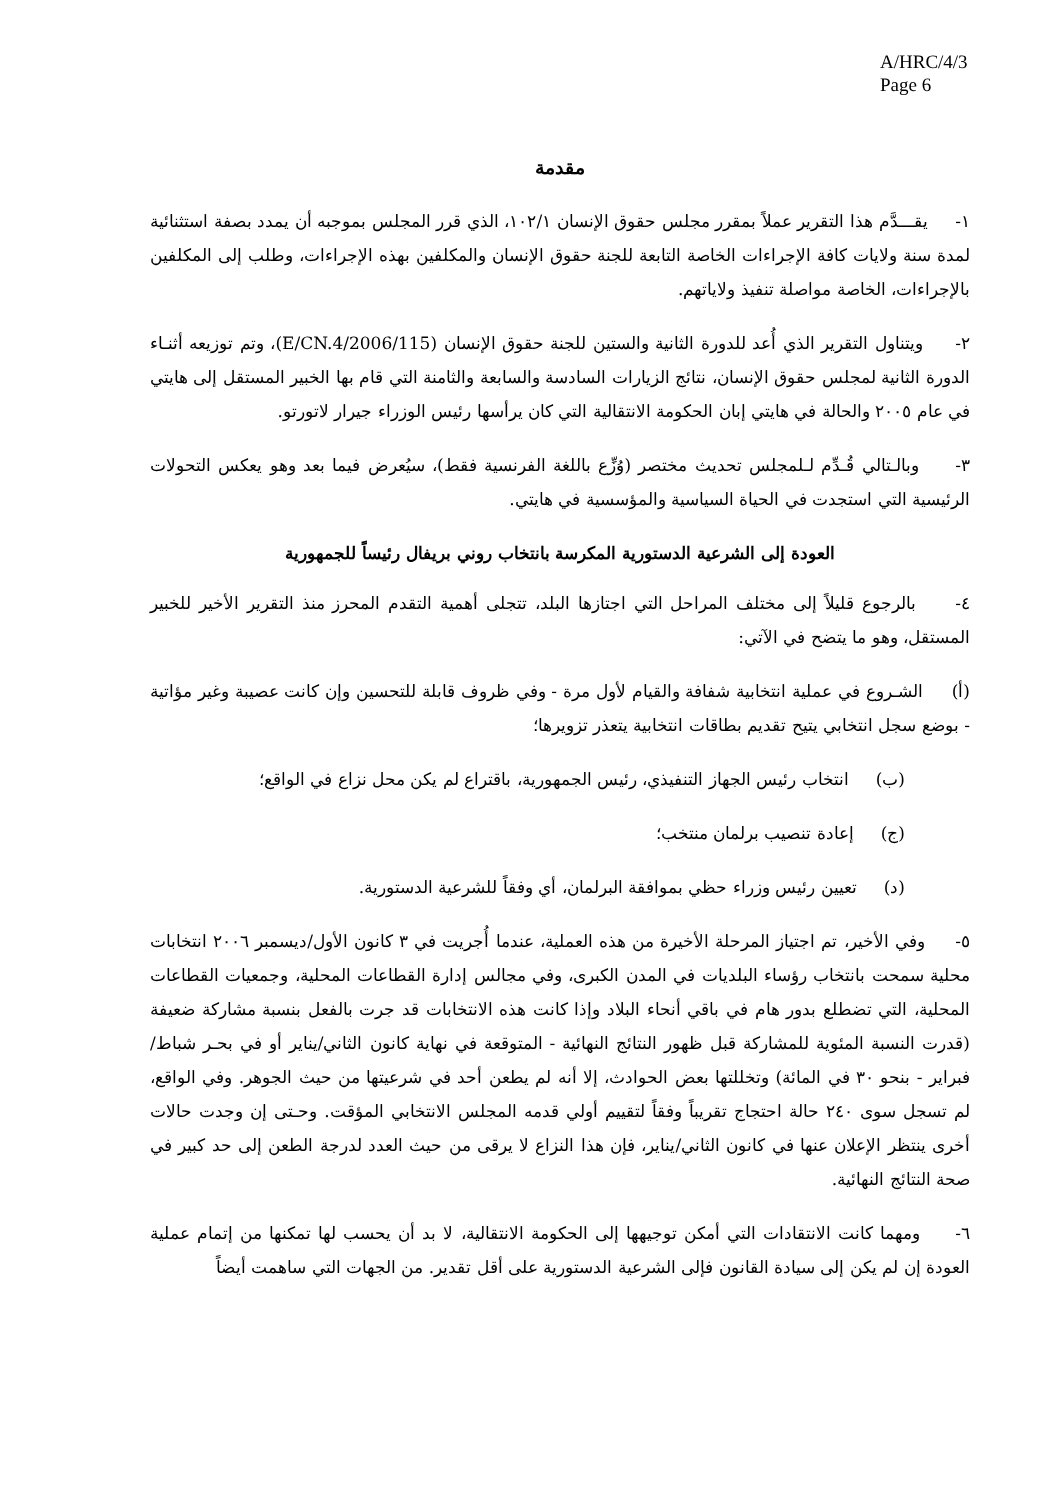A/HRC/4/3
Page 6
مقدمة
١- يقـــدَّم هذا التقرير عملاً بمقرر مجلس حقوق الإنسان ١٠٢/١، الذي قرر المجلس بموجبه أن يمدد بصفة استثنائية لمدة سنة ولايات كافة الإجراءات الخاصة التابعة للجنة حقوق الإنسان والمكلفين بهذه الإجراءات، وطلب إلى المكلفين بالإجراءات، الخاصة مواصلة تنفيذ ولاياتهم.
٢- ويتناول التقرير الذي أُعد للدورة الثانية والستين للجنة حقوق الإنسان (E/CN.4/2006/115)، وتم توزيعه أثنـاء الدورة الثانية لمجلس حقوق الإنسان، نتائج الزيارات السادسة والسابعة والثامنة التي قام بها الخبير المستقل إلى هايتي في عام ٢٠٠٥ والحالة في هايتي إبان الحكومة الانتقالية التي كان يرأسها رئيس الوزراء جيرار لاتورتو.
٣- وبالـتالي قُـدِّم لـلمجلس تحديث مختصر (وُزِّع باللغة الفرنسية فقط)، سيُعرض فيما بعد وهو يعكس التحولات الرئيسية التي استجدت في الحياة السياسية والمؤسسية في هايتي.
العودة إلى الشرعية الدستورية المكرسة بانتخاب روني بريفال رئيساً للجمهورية
٤- بالرجوع قليلاً إلى مختلف المراحل التي اجتازها البلد، تتجلى أهمية التقدم المحرز منذ التقرير الأخير للخبير المستقل، وهو ما يتضح في الآتي:
(أ) الشـروع في عملية انتخابية شفافة والقيام لأول مرة - وفي ظروف قابلة للتحسين وإن كانت عصيبة وغير مؤاتية - بوضع سجل انتخابي يتيح تقديم بطاقات انتخابية يتعذر تزويرها؛
(ب) انتخاب رئيس الجهاز التنفيذي، رئيس الجمهورية، باقتراع لم يكن محل نزاع في الواقع؛
(ج) إعادة تنصيب برلمان منتخب؛
(د) تعيين رئيس وزراء حظي بموافقة البرلمان، أي وفقاً للشرعية الدستورية.
٥- وفي الأخير، تم اجتياز المرحلة الأخيرة من هذه العملية، عندما أُجريت في ٣ كانون الأول/ديسمبر ٢٠٠٦ انتخابات محلية سمحت بانتخاب رؤساء البلديات في المدن الكبرى، وفي مجالس إدارة القطاعات المحلية، وجمعيات القطاعات المحلية، التي تضطلع بدور هام في باقي أنحاء البلاد وإذا كانت هذه الانتخابات قد جرت بالفعل بنسبة مشاركة ضعيفة (قدرت النسبة المئوية للمشاركة قبل ظهور النتائج النهائية - المتوقعة في نهاية كانون الثاني/يناير أو في بحـر شباط/فبراير - بنحو ٣٠ في المائة) وتخللتها بعض الحوادث، إلا أنه لم يطعن أحد في شرعيتها من حيث الجوهر. وفي الواقع، لم تسجل سوى ٢٤٠ حالة احتجاج تقريباً وفقاً لتقييم أولي قدمه المجلس الانتخابي المؤقت. وحـتى إن وجدت حالات أخرى ينتظر الإعلان عنها في كانون الثاني/يناير، فإن هذا النزاع لا يرقى من حيث العدد لدرجة الطعن إلى حد كبير في صحة النتائج النهائية.
٦- ومهما كانت الانتقادات التي أمكن توجيهها إلى الحكومة الانتقالية، لا بد أن يحسب لها تمكنها من إتمام عملية العودة إن لم يكن إلى سيادة القانون فإلى الشرعية الدستورية على أقل تقدير. من الجهات التي ساهمت أيضاً